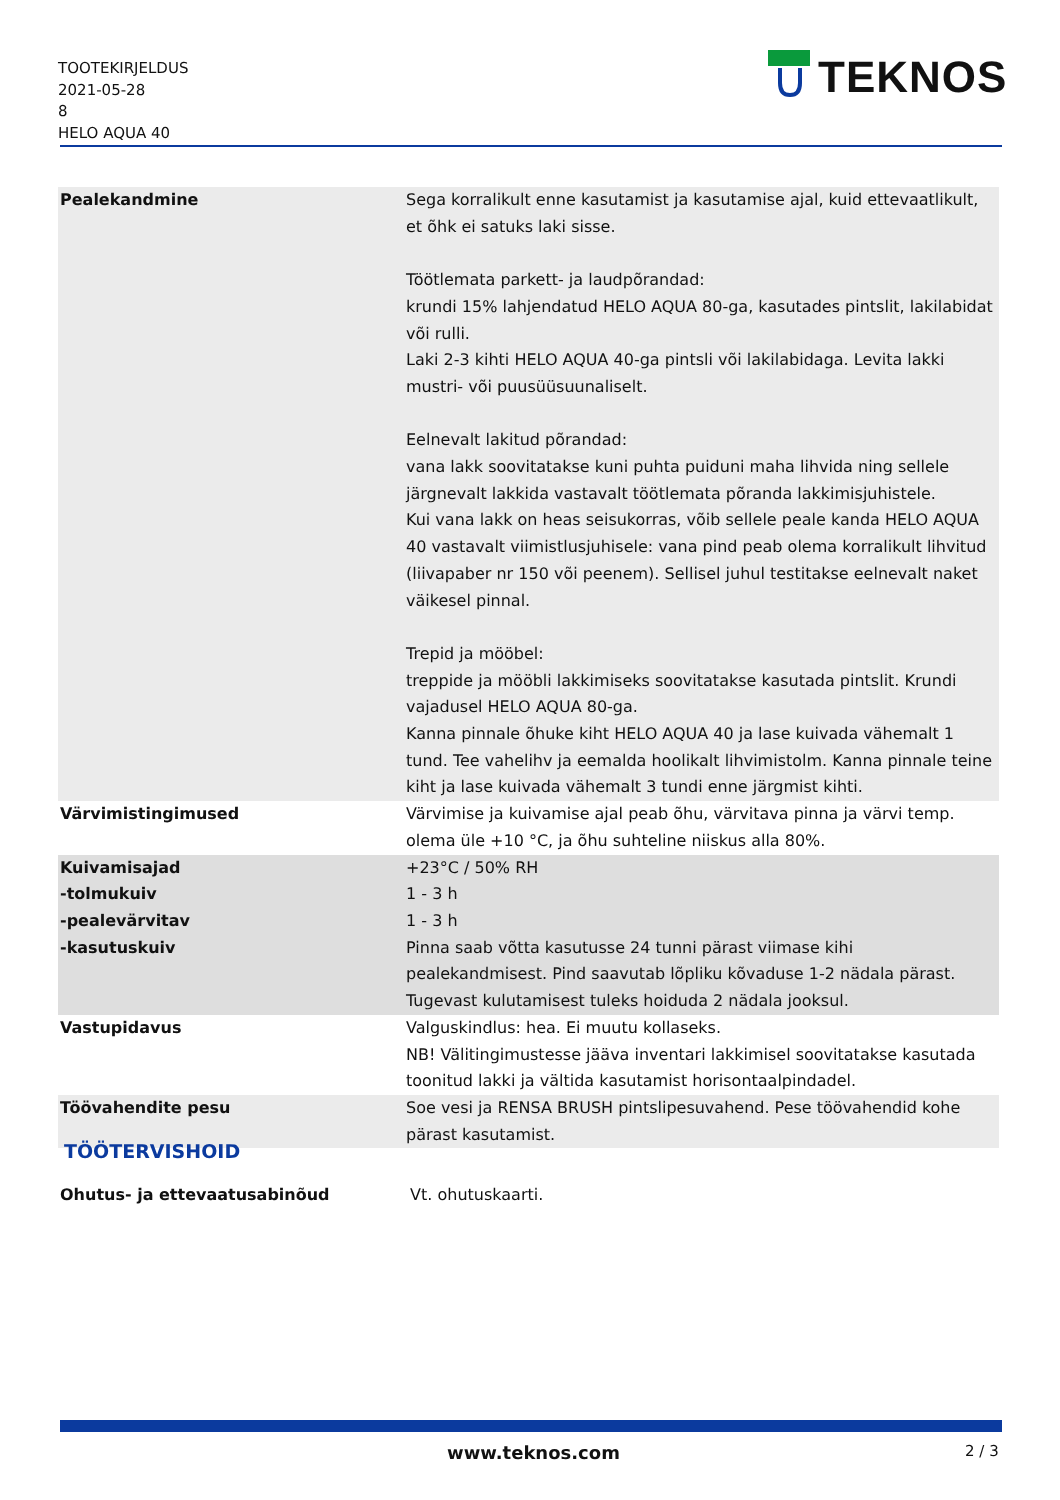TOOTEKIRJELDUS
2021-05-28
8
HELO AQUA 40
TEKNOS
| Pealekandmine | Sega korralikult enne kasutamist ja kasutamise ajal, kuid ettevaatlikult, et õhk ei satuks laki sisse. Töötlemata parkett- ja laudpõrandad: krundi 15% lahjendatud HELO AQUA 80-ga, kasutades pintslit, lakilabidat või rulli. Laki 2-3 kihti HELO AQUA 40-ga pintsli või lakilabidaga. Levita lakki mustri- või puusüüsuunaliselt. Eelnevalt lakitud põrandad: vana lakk soovitatakse kuni puhta puiduni maha lihvida ning sellele järgnevalt lakkida vastavalt töötlemata põranda lakkimisjuhistele. Kui vana lakk on heas seisukorras, võib sellele peale kanda HELO AQUA 40 vastavalt viimistlusjuhisele: vana pind peab olema korralikult lihvitud (liivapaber nr 150 või peenem). Sellisel juhul testitakse eelnevalt naket väikesel pinnal. Trepid ja mööbel: treppide ja mööbli lakkimiseks soovitatakse kasutada pintslit. Krundi vajadusel HELO AQUA 80-ga. Kanna pinnale õhuke kiht HELO AQUA 40 ja lase kuivada vähemalt 1 tund. Tee vahelihv ja eemalda hoolikalt lihvimistolm. Kanna pinnale teine kiht ja lase kuivada vähemalt 3 tundi enne järgmist kihti. |
| Värvimistingimused | Värvimise ja kuivamise ajal peab õhu, värvitava pinna ja värvi temp. olema üle +10 °C, ja õhu suhteline niiskus alla 80%. |
| Kuivamisajad | +23°C / 50% RH |
| -tolmukuiv | 1 - 3 h |
| -pealevärvitav | 1 - 3 h |
| -kasutuskuiv | Pinna saab võtta kasutusse 24 tunni pärast viimase kihi pealekandmisest. Pind saavutab lõpliku kõvaduse 1-2 nädala pärast. Tugevast kulutamisest tuleks hoiduda 2 nädala jooksul. |
| Vastupidavus | Valguskindlus: hea. Ei muutu kollaseks. NB! Välitingimustesse jääva inventari lakkimisel soovitatakse kasutada toonitud lakki ja vältida kasutamist horisontaalpindadel. |
| Töövahendite pesu | Soe vesi ja RENSA BRUSH pintslipesuvahend. Pese töövahendid kohe pärast kasutamist. |
TÖÖTERVISHOID
Ohutus- ja ettevaatusabinõud Vt. ohutuskaarti.
www.teknos.com 2 / 3